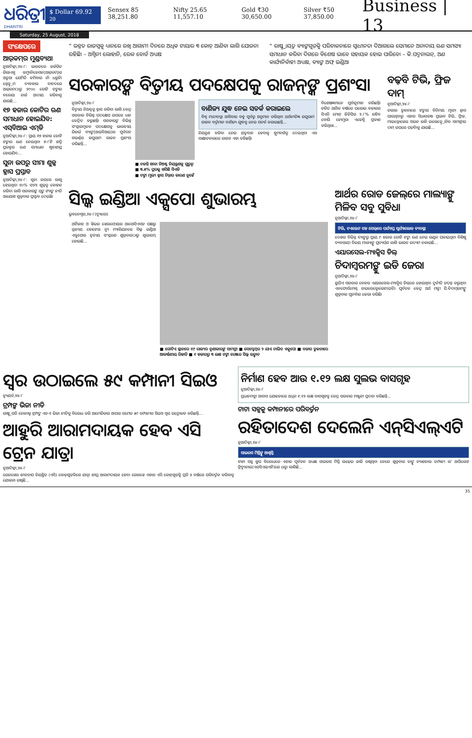ଧରିତ୍ରୀ
DHARITRI
$ Dollar 69.92 20
Sensex 85 38,251.80 Nifty 25.65 11,557.10 Gold ₹30 30,650.00 Silver ₹50 37,850.00
Business | 13
Saturday, 25 August, 2018
ସଂକ୍ଷେପରେ
ଆର୍‌କମ୍‌ର ମୁଣ୍ଡବ୍ୟଥା
ନୂଆଦିଲ୍ଲୀ,୨୪-୮: ଭାରତରେ ଜର୍ଜରିତ ରିଲାଏନ୍ସ କମ୍ୟୁନିକେସନ(ଆର୍‌କମ୍)ର ଅଡୁଆ ଯେମିତି କମିବାର ନାଁ ଧରୁନି। ସ୍ପେକ୍ଟ୍ରମ ବ୍ୟବହାର ବାବଦରେ ଆର୍‌କମଠାରୁ ୨୯୦୦ କୋଟି ଟଙ୍କାର ବକେୟା ଚାର୍ଜ ଆଦାୟ କରିବାକୁ ଯାଉଛି...
୧୭ ହଜାର କୋଟିର ଋଣ ସମାଧାନ ହୋଇଯିବ: ଏସ୍‌ବିଆଇ ଏମ୍‌ଡି
ନୂଆଦିଲ୍ଲୀ,୨୪-୮: ପ୍ରାୟ ୧୭ ହଜାର କୋଟି ଟଙ୍କାର ଋଣ ନେଇଥିବା ୭-୮ଟି ଶକ୍ତି ପ୍ରକଳ୍ପର ଋଣ ସମାଧାନ ଖୁବଶୀଘ୍ର ହୋଇଯିବ...
ସୁନା ଉପରୁ ସୀମା ଶୁଳ୍କ ହ୍ରାସ ପ୍ରସ୍ତାବ
ନୂଆଦିଲ୍ଲୀ,୨୪-୮: ସୁନା ଉପରେ ଲାଗୁ ହେଉଥିବା ୧୦% ସୀମା ଶୁଳ୍କକୁ କୋହଳ କରିବା ଲାଗି ସରକାରଙ୍କ ଥିଙ୍କ ଟ୍ୟାଙ୍କ ନୀତି ଆୟୋଗ ଶୁକ୍ରବାର ପ୍ରସ୍ତାବ ଦେଇଛି।
“ ଉନ୍ନତ ରାଜସ୍ୱକୁ ଧ୍ୟାନରେ ରଖି ଆଗାମୀ ଦିନରେ ଅଧିକ ଟାୟାର ୩ କୋଚ୍ ଆଣିବା ଲାଗି ଯୋଜନା ରହିଛି। – ଅଶ୍ୱିନୀ ଲୋହାନି, ରେଳ ବୋର୍ଡ ଅଧ୍ୟକ୍ଷ
“ ରାଷ୍ଟ୍ରାୟତ୍ତ ବ୍ୟାଙ୍କଗୁଡ଼ିକୁ ପରିଚାଳନାରେ ସ୍ୱାଧୀନତା ଦିଆଗଲେ ସେମାନେ ଅନାଦାୟ ଋଣ ସମସ୍ୟା ସମାଧାନ କରିବା ଦିଗରେ ବିଶେଷ ଭାବେ ସହାୟକ ହୋଇ ପାରିବେ। – କି.ପଦ୍ମନାଭନ୍, ଅଣ କାର୍ଯ୍ୟନିର୍ବାହୀ ଅଧ୍ୟକ୍ଷ, ବ୍ୟାଙ୍କ ଅଫ୍ ଇଣ୍ଡିଆ
ସରକାରଙ୍କ ବିତ୍ତୀୟ ପଦକ୍ଷେପକୁ ରାଜନ୍‌ଙ୍କ ପ୍ରଶଂସା
ନୂଆଦିଲ୍ଲୀ,୨୪-୮
ବିତ୍ତୀୟ ନିଅଣ୍ଟକୁ ହ୍ରାସ କରିବା ଲାଗି କେନ୍ଦ୍ର ସରକାର ବିଭିନ୍ନ ପଦକ୍ଷେପ ଉପରେ ଧ୍ୟାନ କେନ୍ଦ୍ରିତ କରୁଛନ୍ତି। ସରକାରଙ୍କ ବିଭିନ୍ନ ସଂସ୍କାରମୂଳକ ପଦକ୍ଷେପକୁ ଭାରତୀୟ ରିଜର୍ଭ ବ୍ୟାଙ୍କ(ଆର୍‌ବିଆଇ)ର ପୂର୍ବତନ ଗଭର୍ଣ୍ଣର ରଘୁରାମ ରାଜନ ପ୍ରଶଂସା କରିଛନ୍ତି...
■ ଚଳନ୍ତି ଖାତା ନିଅଣ୍ଟ ନିୟନ୍ତ୍ରଣକୁ ଗୁରୁତ୍ୱ
■ ୩.୫% ପ୍ରରକୁ ଖସିଛି ସିଏଡି
■ ଟଙ୍କା ମୂଲ୍ୟ ହ୍ରାସ ଚିନ୍ତାର କାରଣ ନୁହେଁ
ବାଣିଜ୍ୟ ଯୁଦ୍ଧ ନେଇ ସତର୍କ କରାଇଲେ
ବିଶ୍ୱ ମାନ୍ଦାବସ୍ଥା ଆସିବାର ବହୁ ପୂର୍ବରୁ ଅନୁମାନ କରିଥିବା ଅର୍ଥନୀତିଜ୍ଞ ରଘୁରାମ ରାଜନ ବର୍ତ୍ତମାନ ବାଣିଜ୍ୟ ଯୁଦ୍ଧକୁ ନେଇ ସତର୍କ କରାଇଛନ୍ତି...
ନିୟନ୍ତ୍ରଣ କରିବା ନେଇ ଯତ୍ନବାନ ହେବାକୁ ବ୍ଲୁମବର୍ଗକୁ ଦେଇଥିବା ଏକ ସାକ୍ଷାତକାରରେ ରାଜନ ଏହା କହିଛନ୍ତି।
ବିଶେଷଜ୍ଞମାନେ ପୂର୍ବାନୁମାନ କରିଛନ୍ତି। ଚଳିତ ଆର୍ଥିକ ବର୍ଷରେ ଘରୋଇ ବଜାରର ସିଏଡି ମୋଟ୍ ଜିଡିପିର ୨.୮% ରହିବ ବୋଲି ନୋମୁରା ଏଜେନ୍ସି ପ୍ରକାଶ କରିଥିଲା...
ବଢ଼ିବ ଟିଭି, ଫ୍ରିଜ ଦାମ୍
ନୂଆଦିଲ୍ଲୀ,୨୪-୮
ଡଲାର ତୁଳନାରେ ଟଙ୍କାର ବିନିମୟ ମୂଲ୍ୟ ହ୍ରାସ ପାଉଥିବାରୁ ଏହାର ସିଧାସଳଖ ପ୍ରଭାବ ଟିଭି, ଫ୍ରିଜ, ମାଇକ୍ରୋୱେଭ ଓଭନ ଭଳି ଇଲେକ୍ଟ୍ରୋନିକ ସାମଗ୍ରୀର ଦାମ୍ ଉପରେ ପଡ଼ିବାକୁ ଯାଉଛି...
ସିଲ୍କ ଇଣ୍ଡିଆ ଏକ୍ସପୋ ଶୁଭାରମ୍ଭ
ଭୁବନେଶ୍ୱର,୨୪-୮(ବ୍ୟୁରୋ)
ଅର୍ଟିଜାନ୍ ଓ ୱିଭର ୱେଲଫେୟାର ଆସୋସିଏସନ ପକ୍ଷରୁ ସ୍ଥାନୀୟ ହୋଟେଲ ନ୍ୟୁ ମ୍ୟାରିୟନରେ ସିଲ୍କ ଇଣ୍ଡିଆ ଏକ୍ସପୋର ତୃତୀୟ ସଂସ୍କରଣ ଶୁକ୍ରବାରଠାରୁ ଶୁଭାରମ୍ଭ ହୋଇଛି...
■ ଗୋଟିଏ ସ୍ଥାନରେ ୧୯ ରାଜ୍ୟର ବୁଣାକାରଙ୍କ ସାମଗ୍ରୀ ■ ସେପ୍ଟେମ୍ବର ୨ ଯାଏ ଚାଲିବ ଏକ୍ସପୋ ■ ବଜାର ତୁଳନାରେ ଆକର୍ଷଣୀୟ ରିହାତି ■ ୧ ହଜାରରୁ ୩ ଲକ୍ଷ ଟଙ୍କା ରେଞ୍ଜର ସିଲ୍କ ଉତ୍ପାଦ
ଆର୍ଥର ରୋଡ ଜେଲ୍‌ରେ ମାଲ୍ୟାଙ୍କୁ ମିଳିବ ସବୁ ସୁବିଧା
ନୂଆଦିଲ୍ଲୀ,୨୪-୮
ଟିଭି, ଟଏଲେଟ ସହ ସେଲ୍‌ରେ ପର୍ଯ୍ୟାପ୍ତ ସୂର୍ଯ୍ୟାଲୋକ ବ୍ୟବସ୍ଥା
ଦେଶର ବିଭିନ୍ନ ବ୍ୟାଙ୍କରୁ ପ୍ରାୟ ୯ ହଜାର କୋଟି ଟଙ୍କା ଋଣ ନେଇ ଲଣ୍ଡନ ପଳାଇଥିବା ବିଶିଷ୍ଟ ବ୍ୟବସାୟୀ ବିଜୟ ମାଲ୍ୟାଙ୍କୁ ପ୍ରତ୍ୟର୍ପଣ ଲାଗି ଭାରତ ଉଦ୍ୟମ ଚଳାଇଛି...
ଏୟାରସେଲ-ମ୍ୟାକ୍ସିସ ଡିଲ୍
ଚିଦାମ୍ବରମଙ୍କୁ ଇଡି ଜେରା
ନୂଆଦିଲ୍ଲୀ,୨୪-୮
ୟୁପିଏ ସରକାର ବେଳର ଏୟାରସେଲ-ମ୍ୟାକ୍ସିସ ଡିଲ୍‌ରେ ହୋଇଥିବା ଦୁର୍ନୀତି ତଦନ୍ତ କରୁଥିବା ଏନଫୋର୍ସମେଣ୍ଟ ଡାଇରେକ୍ଟୋରେଟ(ଇଡି) ପୂର୍ବତନ କେନ୍ଦ୍ର ଅର୍ଥ ମନ୍ତ୍ରୀ ପି.ଚିଦାମ୍ବରମଙ୍କୁ ଶୁକ୍ରବାର ପୁନର୍ବାର ଜେରା କରିଛି।
ସ୍ୱର ଉଠାଇଲେ ୫୯ କମ୍ପାନୀ ସିଇଓ
ନ୍ୟୁୟର୍କ,୨୪-୮
ଟ୍ରମ୍ପଙ୍କ ଭିଜା ନୀତି
ରାଷ୍ଟ୍ରପତି ଡୋନାଲ୍ଡ ଟ୍ରମ୍ପଙ୍କ ଏଚ-୧ ଭିଜା ନୀତିକୁ ବିରୋଧ କରି ଆମେରିକାର ଆପଲ ସମେତ ୫୯ କମ୍ପାନୀର ସିଇଓ ସ୍ୱର ଉତ୍ତୋଳନ କରିଛନ୍ତି...
ଆହୁରି ଆରାମଦାୟକ ହେବ ଏସି ଟ୍ରେନ ଯାତ୍ରା
ନୂଆଦିଲ୍ଲୀ,୨୪-୮
ରେଳୱେର ଶୀତତାପ ନିୟନ୍ତ୍ରିତ (ଏସି) କୋଚ୍‌ଗୁଡ଼ିକରେ ଯାତ୍ରା ଶୀଘ୍ର ଆରାମଦାୟକ ହେବ। ରେଳୱେ ଏହାର ଏସି କୋଚ୍‌ଗୁଡ଼ିକୁ ପ୍ରତି ୬ ବର୍ଷରେ ପରିବର୍ତ୍ତନ କରିବାକୁ ଯୋଜନା ରଖିଛି...
ନିର୍ମାଣ ହେବ ଆଉ ୧.୧୨ ଲକ୍ଷ ସୁଲଭ ବାସଗୃହ
ନୂଆଦିଲ୍ଲୀ,୨୪-୮
ପ୍ରଧାନମନ୍ତ୍ରୀ ଆବାସ ଯୋଜନାରେ ଅଧିକ ୧.୧୨ ଲକ୍ଷ ବାସଗୃହକୁ କେନ୍ଦ୍ର ସରକାର ମଞ୍ଜୁରୀ ପ୍ରଦାନ କରିଛନ୍ତି...
ଟାଟା ସନ୍ସକୁ କମ୍ପାନୀରେ ପରିବର୍ତ୍ତନ
ରହିତାଦେଶ ଦେଲେନି ଏନ୍‌ସିଏଲ୍‌ଏଟି
ନୂଆଦିଲ୍ଲୀ,୨୪-୮
ସାଇରସ ମିସ୍ତ୍ରିଙ୍କୁ ଆଶ୍ୱସ୍ତି
ଟାଟା ସନ୍ସ ଗ୍ରୁପ ବିରୋଧରେ ଏହାର ପୂର୍ବତନ ଅଧ୍ୟକ୍ଷ ସାଇରସ ମିସ୍ତ୍ରି ଲଢ଼େଇ ଜାରି ରଖିଥିବା ବେଳେ ଶୁକ୍ରବାର ତାଙ୍କୁ ନ୍ୟାଶନାଲ କମ୍ପାନୀ ଲ' ଆପିଲେଟ ଟ୍ରିବ୍ୟୁନାଲ(ଏନ୍‌ସିଏଲ୍‌ଏଟି)ରେ ଧକ୍କା ଲାଗିଛି...
35